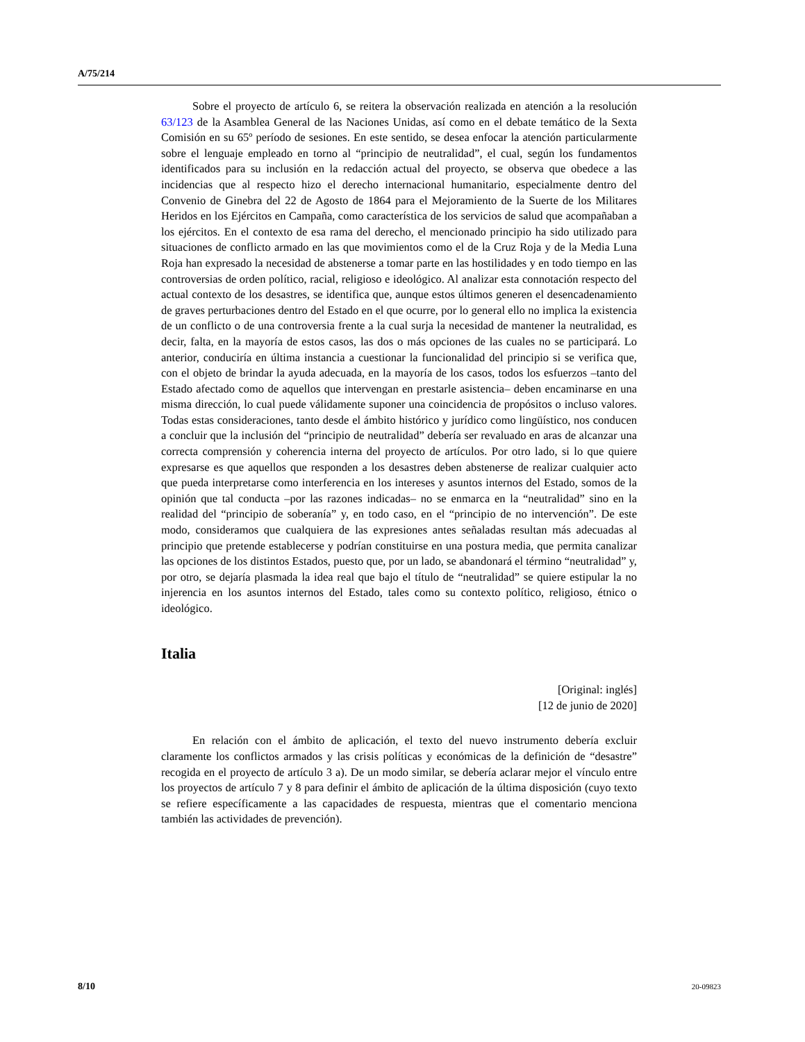A/75/214
Sobre el proyecto de artículo 6, se reitera la observación realizada en atención a la resolución 63/123 de la Asamblea General de las Naciones Unidas, así como en el debate temático de la Sexta Comisión en su 65º período de sesiones. En este sentido, se desea enfocar la atención particularmente sobre el lenguaje empleado en torno al “principio de neutralidad”, el cual, según los fundamentos identificados para su inclusión en la redacción actual del proyecto, se observa que obedece a las incidencias que al respecto hizo el derecho internacional humanitario, especialmente dentro del Convenio de Ginebra del 22 de Agosto de 1864 para el Mejoramiento de la Suerte de los Militares Heridos en los Ejércitos en Campaña, como característica de los servicios de salud que acompañaban a los ejércitos. En el contexto de esa rama del derecho, el mencionado principio ha sido utilizado para situaciones de conflicto armado en las que movimientos como el de la Cruz Roja y de la Media Luna Roja han expresado la necesidad de abstenerse a tomar parte en las hostilidades y en todo tiempo en las controversias de orden político, racial, religioso e ideológico. Al analizar esta connotación respecto del actual contexto de los desastres, se identifica que, aunque estos últimos generen el desencadenamiento de graves perturbaciones dentro del Estado en el que ocurre, por lo general ello no implica la existencia de un conflicto o de una controversia frente a la cual surja la necesidad de mantener la neutralidad, es decir, falta, en la mayoría de estos casos, las dos o más opciones de las cuales no se participará. Lo anterior, conduciría en última instancia a cuestionar la funcionalidad del principio si se verifica que, con el objeto de brindar la ayuda adecuada, en la mayoría de los casos, todos los esfuerzos –tanto del Estado afectado como de aquellos que intervengan en prestarle asistencia– deben encaminarse en una misma dirección, lo cual puede válidamente suponer una coincidencia de propósitos o incluso valores. Todas estas consideraciones, tanto desde el ámbito histórico y jurídico como lingüístico, nos conducen a concluir que la inclusión del “principio de neutralidad” debería ser revaluado en aras de alcanzar una correcta comprensión y coherencia interna del proyecto de artículos. Por otro lado, si lo que quiere expresarse es que aquellos que responden a los desastres deben abstenerse de realizar cualquier acto que pueda interpretarse como interferencia en los intereses y asuntos internos del Estado, somos de la opinión que tal conducta –por las razones indicadas– no se enmarca en la “neutralidad” sino en la realidad del “principio de soberanía” y, en todo caso, en el “principio de no intervención”. De este modo, consideramos que cualquiera de las expresiones antes señaladas resultan más adecuadas al principio que pretende establecerse y podrían constituirse en una postura media, que permita canalizar las opciones de los distintos Estados, puesto que, por un lado, se abandonará el término “neutralidad” y, por otro, se dejaría plasmada la idea real que bajo el título de “neutralidad” se quiere estipular la no injerencia en los asuntos internos del Estado, tales como su contexto político, religioso, étnico o ideológico.
Italia
[Original: inglés]
[12 de junio de 2020]
En relación con el ámbito de aplicación, el texto del nuevo instrumento debería excluir claramente los conflictos armados y las crisis políticas y económicas de la definición de “desastre” recogida en el proyecto de artículo 3 a). De un modo similar, se debería aclarar mejor el vínculo entre los proyectos de artículo 7 y 8 para definir el ámbito de aplicación de la última disposición (cuyo texto se refiere específicamente a las capacidades de respuesta, mientras que el comentario menciona también las actividades de prevención).
8/10 20-09823